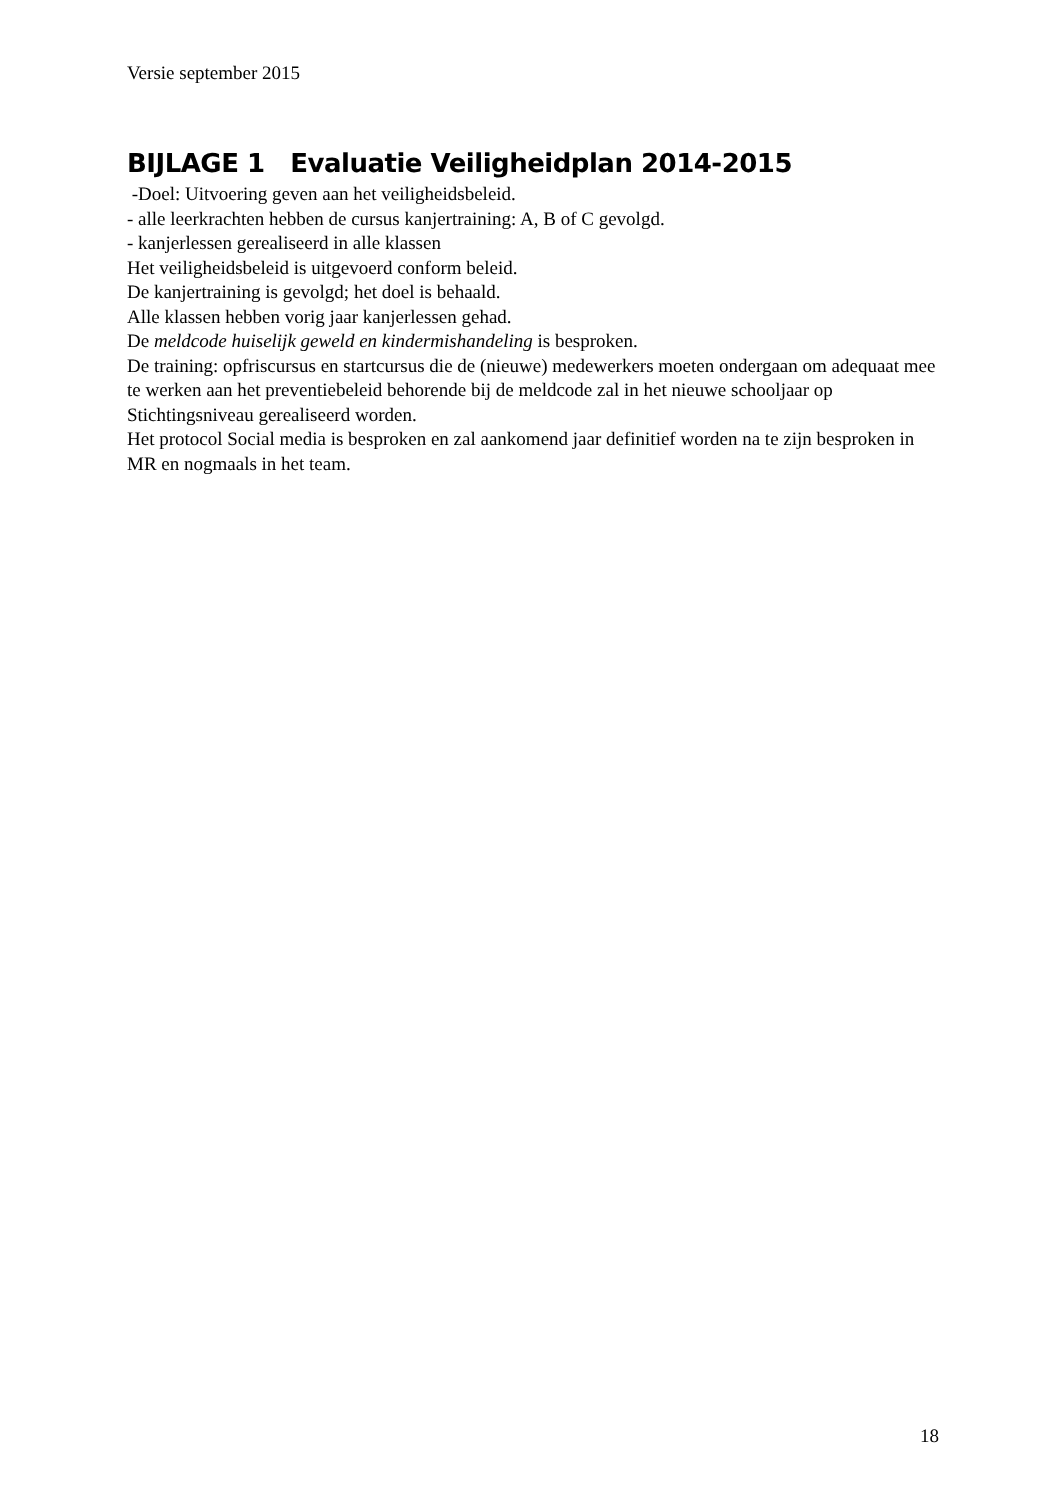Versie september 2015
BIJLAGE 1 Evaluatie Veiligheidplan 2014-2015
-Doel: Uitvoering geven aan het veiligheidsbeleid.
- alle leerkrachten hebben de cursus kanjertraining: A, B of C gevolgd.
- kanjerlessen gerealiseerd in alle klassen
Het veiligheidsbeleid is uitgevoerd conform beleid.
De kanjertraining is gevolgd; het doel is behaald.
Alle klassen hebben vorig jaar kanjerlessen gehad.
De meldcode huiselijk geweld en kindermishandeling is besproken.
De training: opfriscursus en startcursus die de (nieuwe) medewerkers moeten ondergaan om adequaat mee te werken aan het preventiebeleid behorende bij de meldcode zal in het nieuwe schooljaar op Stichtingsniveau gerealiseerd worden.
Het protocol Social media is besproken en zal aankomend jaar definitief worden na te zijn besproken in MR en nogmaals in het team.
18